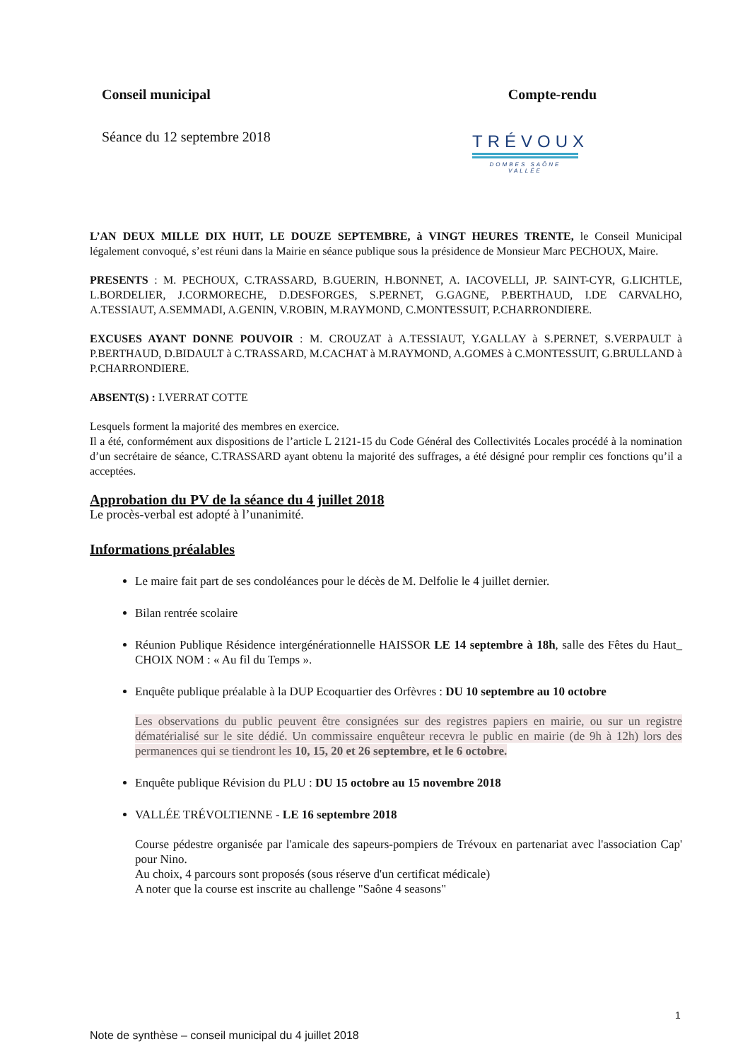Conseil municipal Compte-rendu
Séance du 12 septembre 2018
TRÉVOUX
DOMBES SAÔNE VALLÉE
L’AN DEUX MILLE DIX HUIT, LE DOUZE SEPTEMBRE, à VINGT HEURES TRENTE, le Conseil Municipal légalement convoqué, s’est réuni dans la Mairie en séance publique sous la présidence de Monsieur Marc PECHOUX, Maire.
PRESENTS : M. PECHOUX, C.TRASSARD, B.GUERIN, H.BONNET, A. IACOVELLI, JP. SAINT-CYR, G.LICHTLE, L.BORDELIER, J.CORMORECHE, D.DESFORGES, S.PERNET, G.GAGNE, P.BERTHAUD, I.DE CARVALHO, A.TESSIAUT, A.SEMMADI, A.GENIN, V.ROBIN, M.RAYMOND, C.MONTESSUIT, P.CHARRONDIERE.
EXCUSES AYANT DONNE POUVOIR : M. CROUZAT à A.TESSIAUT, Y.GALLAY à S.PERNET, S.VERPAULT à P.BERTHAUD, D.BIDAULT à C.TRASSARD, M.CACHAT à M.RAYMOND, A.GOMES à C.MONTESSUIT, G.BRULLAND à P.CHARRONDIERE.
ABSENT(S) : I.VERRAT COTTE
Lesquels forment la majorité des membres en exercice.
Il a été, conformément aux dispositions de l’article L 2121-15 du Code Général des Collectivités Locales procédé à la nomination d’un secrétaire de séance, C.TRASSARD ayant obtenu la majorité des suffrages, a été désigné pour remplir ces fonctions qu’il a acceptées.
Approbation du PV de la séance du 4 juillet 2018
Le procès-verbal est adopté à l’unanimité.
Informations préalables
Le maire fait part de ses condoléances pour le décès de M. Delfolie le 4 juillet dernier.
Bilan rentrée scolaire
Réunion Publique Résidence intergénérationnelle HAISSOR LE 14 septembre à 18h, salle des Fêtes du Haut_ CHOIX NOM : « Au fil du Temps ».
Enquête publique préalable à la DUP Ecoquartier des Orfèvres : DU 10 septembre au 10 octobre
Les observations du public peuvent être consignées sur des registres papiers en mairie, ou sur un registre dématérialisé sur le site dédié. Un commissaire enquêteur recevra le public en mairie (de 9h à 12h) lors des permanences qui se tiendront les 10, 15, 20 et 26 septembre, et le 6 octobre.
Enquête publique Révision du PLU : DU 15 octobre au 15 novembre 2018
VALLÉE TRÉVOLTIENNE - LE 16 septembre 2018
Course pédestre organisée par l'amicale des sapeurs-pompiers de Trévoux en partenariat avec l'association Cap' pour Nino.
Au choix, 4 parcours sont proposés (sous réserve d'un certificat médicale)
A noter que la course est inscrite au challenge "Saône 4 seasons"
1
Note de synthèse – conseil municipal du 4 juillet 2018